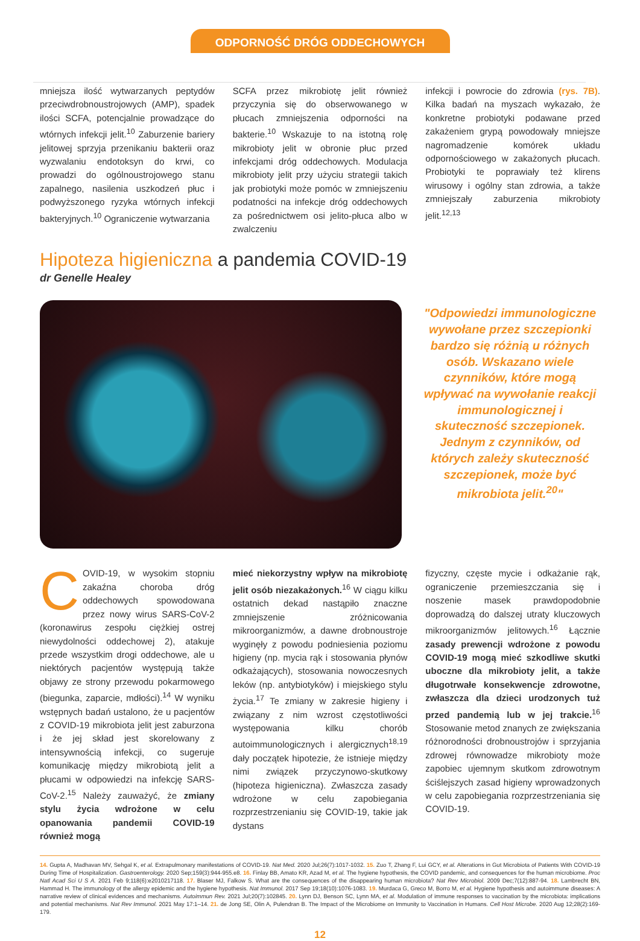ODPORNOŚĆ DRÓG ODDECHOWYCH
mniejsza ilość wytwarzanych peptydów przeciwdrobnoustrojowych (AMP), spadek ilości SCFA, potencjalnie prowadzące do wtórnych infekcji jelit.<sup>10</sup> Zaburzenie bariery jelitowej sprzyja przenikaniu bakterii oraz wyzwalaniu endotoksyn do krwi, co prowadzi do ogólnoustrojowego stanu zapalnego, nasilenia uszkodzeń płuc i podwyższonego ryzyka wtórnych infekcji bakteryjnych.<sup>10</sup> Ograniczenie wytwarzania
SCFA przez mikrobiotę jelit również przyczynia się do obserwowanego w płucach zmniejszenia odporności na bakterie.<sup>10</sup> Wskazuje to na istotną rolę mikrobioty jelit w obronie płuc przed infekcjami dróg oddechowych. Modulacja mikrobioty jelit przy użyciu strategii takich jak probiotyki może pomóc w zmniejszeniu podatności na infekcje dróg oddechowych za pośrednictwem osi jelito-płuca albo w zwalczeniu
infekcji i powrocie do zdrowia (rys. 7B). Kilka badań na myszach wykazało, że konkretne probiotyki podawane przed zakażeniem grypą powodowały mniejsze nagromadzenie komórek układu odpornościowego w zakażonych płucach. Probiotyki te poprawiały też klirens wirusowy i ogólny stan zdrowia, a także zmniejszały zaburzenia mikrobioty jelit.<sup>12,13</sup>
Hipoteza higieniczna a pandemia COVID-19
dr Genelle Healey
"Odpowiedzi immunologiczne wywołane przez szczepionki bardzo się różnią u różnych osób. Wskazano wiele czynników, które mogą wpływać na wywołanie reakcji immunologicznej i skuteczność szczepionek. Jednym z czynników, od których zależy skuteczność szczepionek, może być mikrobiota jelit.<sup>20</sup>"
COVID-19, w wysokim stopniu zakaźna choroba dróg oddechowych spowodowana przez nowy wirus SARS-CoV-2 (koronawirus zespołu ciężkiej ostrej niewydolności oddechowej 2), atakuje przede wszystkim drogi oddechowe, ale u niektórych pacjentów występują także objawy ze strony przewodu pokarmowego (biegunka, zaparcie, mdłości).<sup>14</sup> W wyniku wstępnych badań ustalono, że u pacjentów z COVID-19 mikrobiota jelit jest zaburzona i że jej skład jest skorelowany z intensywnością infekcji, co sugeruje komunikację między mikrobiotą jelit a płucami w odpowiedzi na infekcję SARS-CoV-2.<sup>15</sup> Należy zauważyć, że zmiany stylu życia wdrożone w celu opanowania pandemii COVID-19 również mogą
mieć niekorzystny wpływ na mikrobiotę jelit osób niezakażonych.<sup>16</sup> W ciągu kilku ostatnich dekad nastąpiło znaczne zmniejszenie zróżnicowania mikroorganizmów, a dawne drobnoustroje wyginęły z powodu podniesienia poziomu higieny (np. mycia rąk i stosowania płynów odkażających), stosowania nowoczesnych leków (np. antybiotyków) i miejskiego stylu życia.<sup>17</sup> Te zmiany w zakresie higieny i związany z nim wzrost częstotliwości występowania kilku chorób autoimmunologicznych i alergicznych<sup>18,19</sup> dały początek hipotezie, że istnieje między nimi związek przyczynowo-skutkowy (hipoteza higieniczna). Zwłaszcza zasady wdrożone w celu zapobiegania rozprzestrzenianiu się COVID-19, takie jak dystans
fizyczny, częste mycie i odkażanie rąk, ograniczenie przemieszczania się i noszenie masek prawdopodobnie doprowadzą do dalszej utraty kluczowych mikroorganizmów jelitowych.<sup>16</sup> Łącznie zasady prewencji wdrożone z powodu COVID-19 mogą mieć szkodliwe skutki uboczne dla mikrobioty jelit, a także długotrwałe konsekwencje zdrowotne, zwłaszcza dla dzieci urodzonych tuż przed pandemią lub w jej trakcie.<sup>16</sup> Stosowanie metod znanych ze zwiększania różnorodności drobnoustrojów i sprzyjania zdrowej równowadze mikrobioty może zapobiec ujemnym skutkom zdrowotnym ściślejszych zasad higieny wprowadzonych w celu zapobiegania rozprzestrzeniania się COVID-19.
14. Gupta A, Madhavan MV, Sehgal K, et al. Extrapulmonary manifestations of COVID-19. Nat Med. 2020 Jul;26(7):1017-1032. 15. Zuo T, Zhang F, Lui GCY, et al. Alterations in Gut Microbiota of Patients With COVID-19 During Time of Hospitalization. Gastroenterology. 2020 Sep;159(3):944-955.e8. 16. Finlay BB, Amato KR, Azad M, et al. The hygiene hypothesis, the COVID pandemic, and consequences for the human microbiome. Proc Natl Acad Sci U S A. 2021 Feb 9;118(6):e2010217118. 17. Blaser MJ, Falkow S. What are the consequences of the disappearing human microbiota? Nat Rev Microbiol. 2009 Dec;7(12):887-94. 18. Lambrecht BN, Hammad H. The immunology of the allergy epidemic and the hygiene hypothesis. Nat Immunol. 2017 Sep 19;18(10):1076-1083. 19. Murdaca G, Greco M, Borro M, et al. Hygiene hypothesis and autoimmune diseases: A narrative review of clinical evidences and mechanisms. Autoimmun Rev. 2021 Jul;20(7):102845. 20. Lynn DJ, Benson SC, Lynn MA, et al. Modulation of immune responses to vaccination by the microbiota: implications and potential mechanisms. Nat Rev Immunol. 2021 May 17:1–14. 21. de Jong SE, Olin A, Pulendran B. The Impact of the Microbiome on Immunity to Vaccination in Humans. Cell Host Microbe. 2020 Aug 12;28(2):169-179.
12